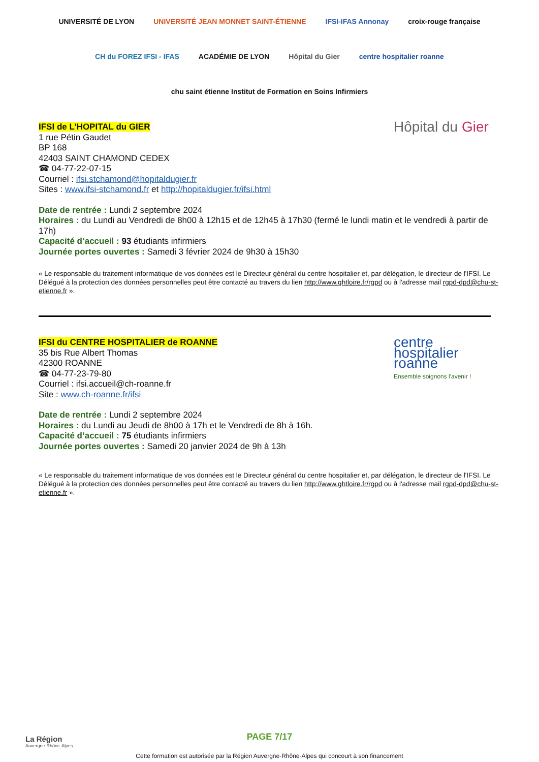UNIVERSITÉ DE LYON
UNIVERSITÉ JEAN MONNET SAINT-ÉTIENNE
IFSI-IFAS Annonay
croix-rouge française
CH du FOREZ IFSI - IFAS
ACADÉMIE DE LYON
Hôpital du Gier
centre hospitalier roanne
chu saint étienne Institut de Formation en Soins Infirmiers
IFSI de L’HOPITAL du GIER
1 rue Pétin Gaudet
BP 168
42403 SAINT CHAMOND CEDEX
☎ 04-77-22-07-15
Courriel : ifsi.stchamond@hopitaldugier.fr
Sites : www.ifsi-stchamond.fr et http://hopitaldugier.fr/ifsi.html
Hôpital du Gier
Date de rentrée : Lundi 2 septembre 2024
Horaires : du Lundi au Vendredi de 8h00 à 12h15 et de 12h45 à 17h30 (fermé le lundi matin et le vendredi à partir de 17h)
Capacité d’accueil : 93 étudiants infirmiers
Journée portes ouvertes : Samedi 3 février 2024 de 9h30 à 15h30
« Le responsable du traitement informatique de vos données est le Directeur général du centre hospitalier et, par délégation, le directeur de l'IFSI. Le Délégué à la protection des données personnelles peut être contacté au travers du lien http://www.ghtloire.fr/rgpd ou à l'adresse mail rgpd-dpd@chu-st-etienne.fr ».
IFSI du CENTRE HOSPITALIER de ROANNE
35 bis Rue Albert Thomas
42300 ROANNE
☎ 04-77-23-79-80
Courriel : ifsi.accueil@ch-roanne.fr
Site : www.ch-roanne.fr/ifsi
centre hospitalier roanne
Ensemble soignons l'avenir !
Date de rentrée : Lundi 2 septembre 2024
Horaires : du Lundi au Jeudi de 8h00 à 17h et le Vendredi de 8h à 16h.
Capacité d’accueil : 75 étudiants infirmiers
Journée portes ouvertes : Samedi 20 janvier 2024 de 9h à 13h
« Le responsable du traitement informatique de vos données est le Directeur général du centre hospitalier et, par délégation, le directeur de l'IFSI. Le Délégué à la protection des données personnelles peut être contacté au travers du lien http://www.ghtloire.fr/rgpd ou à l'adresse mail rgpd-dpd@chu-st-etienne.fr ».
La Région
Auvergne-Rhône-Alpes
PAGE 7/17
Cette formation est autorisée par la Région Auvergne-Rhône-Alpes qui concourt à son financement